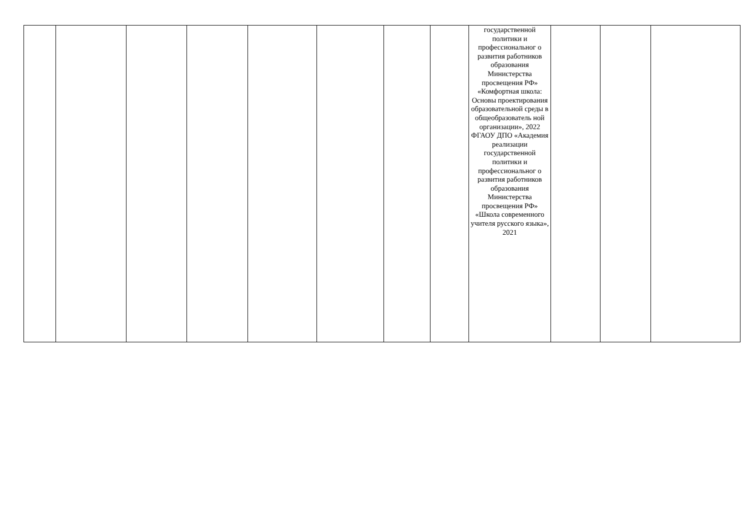| | | | | | | | | государственной политики и профессиональног о развития работников образования Министерства просвещения РФ» «Комфортная школа: Основы проектирования образовательной среды в общеобразователь ной организации», 2022 ФГАОУ ДПО «Академия реализации государственной политики и профессиональног о развития работников образования Министерства просвещения РФ» «Школа современного учителя русского языка», 2021 | | | |